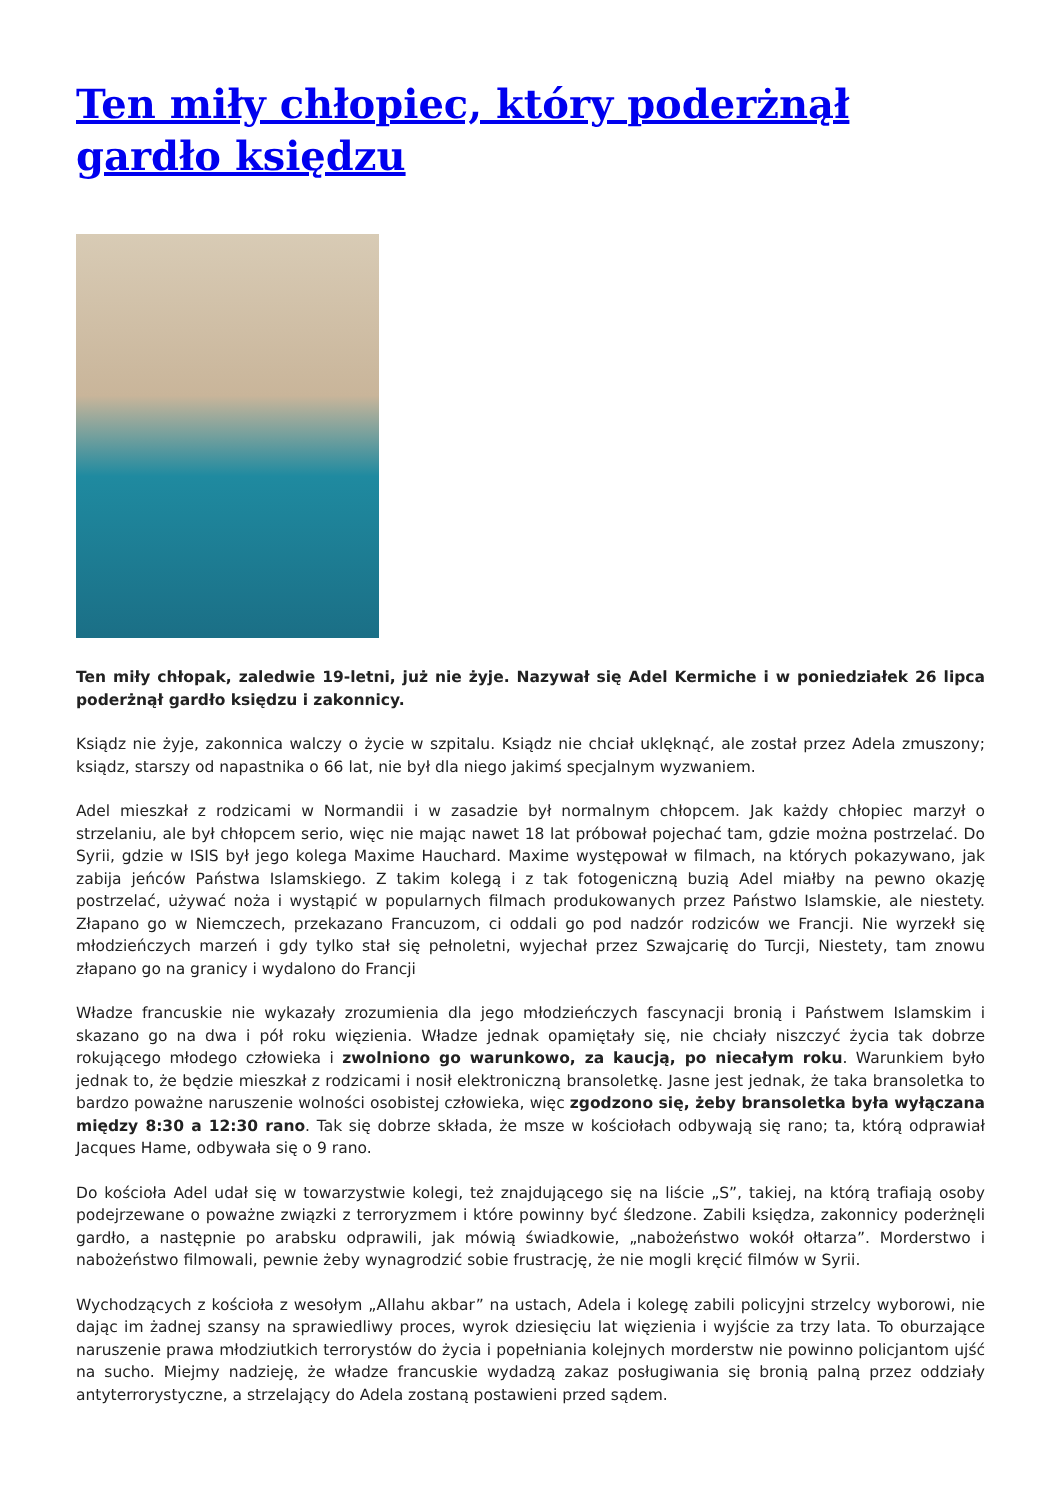Ten miły chłopiec, który poderżnął gardło księdzu
Ten miły chłopak, zaledwie 19-letni, już nie żyje. Nazywał się Adel Kermiche i w poniedziałek 26 lipca poderżnął gardło księdzu i zakonnicy.
Ksiądz nie żyje, zakonnica walczy o życie w szpitalu. Ksiądz nie chciał uklęknąć, ale został przez Adela zmuszony; ksiądz, starszy od napastnika o 66 lat, nie był dla niego jakimś specjalnym wyzwaniem.
Adel mieszkał z rodzicami w Normandii i w zasadzie był normalnym chłopcem. Jak każdy chłopiec marzył o strzelaniu, ale był chłopcem serio, więc nie mając nawet 18 lat próbował pojechać tam, gdzie można postrzelać. Do Syrii, gdzie w ISIS był jego kolega Maxime Hauchard. Maxime występował w filmach, na których pokazywano, jak zabija jeńców Państwa Islamskiego. Z takim kolegą i z tak fotogeniczną buzią Adel miałby na pewno okazję postrzelać, używać noża i wystąpić w popularnych filmach produkowanych przez Państwo Islamskie, ale niestety. Złapano go w Niemczech, przekazano Francuzom, ci oddali go pod nadzór rodziców we Francji. Nie wyrzekł się młodzieńczych marzeń i gdy tylko stał się pełnoletni, wyjechał przez Szwajcarię do Turcji, Niestety, tam znowu złapano go na granicy i wydalono do Francji
Władze francuskie nie wykazały zrozumienia dla jego młodzieńczych fascynacji bronią i Państwem Islamskim i skazano go na dwa i pół roku więzienia. Władze jednak opamiętały się, nie chciały niszczyć życia tak dobrze rokującego młodego człowieka i zwolniono go warunkowo, za kaucją, po niecałym roku. Warunkiem było jednak to, że będzie mieszkał z rodzicami i nosił elektroniczną bransoletkę. Jasne jest jednak, że taka bransoletka to bardzo poważne naruszenie wolności osobistej człowieka, więc zgodzono się, żeby bransoletka była wyłączana między 8:30 a 12:30 rano. Tak się dobrze składa, że msze w kościołach odbywają się rano; ta, którą odprawiał Jacques Hame, odbywała się o 9 rano.
Do kościoła Adel udał się w towarzystwie kolegi, też znajdującego się na liście „S”, takiej, na którą trafiają osoby podejrzewane o poważne związki z terroryzmem i które powinny być śledzone. Zabili księdza, zakonnicy poderżnęli gardło, a następnie po arabsku odprawili, jak mówią świadkowie, „nabożeństwo wokół ołtarza”. Morderstwo i nabożeństwo filmowali, pewnie żeby wynagrodzić sobie frustrację, że nie mogli kręcić filmów w Syrii.
Wychodzących z kościoła z wesołym „Allahu akbar” na ustach, Adela i kolegę zabili policyjni strzelcy wyborowi, nie dając im żadnej szansy na sprawiedliwy proces, wyrok dziesięciu lat więzienia i wyjście za trzy lata. To oburzające naruszenie prawa młodziutkich terrorystów do życia i popełniania kolejnych morderstw nie powinno policjantom ujść na sucho. Miejmy nadzieję, że władze francuskie wydadzą zakaz posługiwania się bronią palną przez oddziały antyterrorystyczne, a strzelający do Adela zostaną postawieni przed sądem.